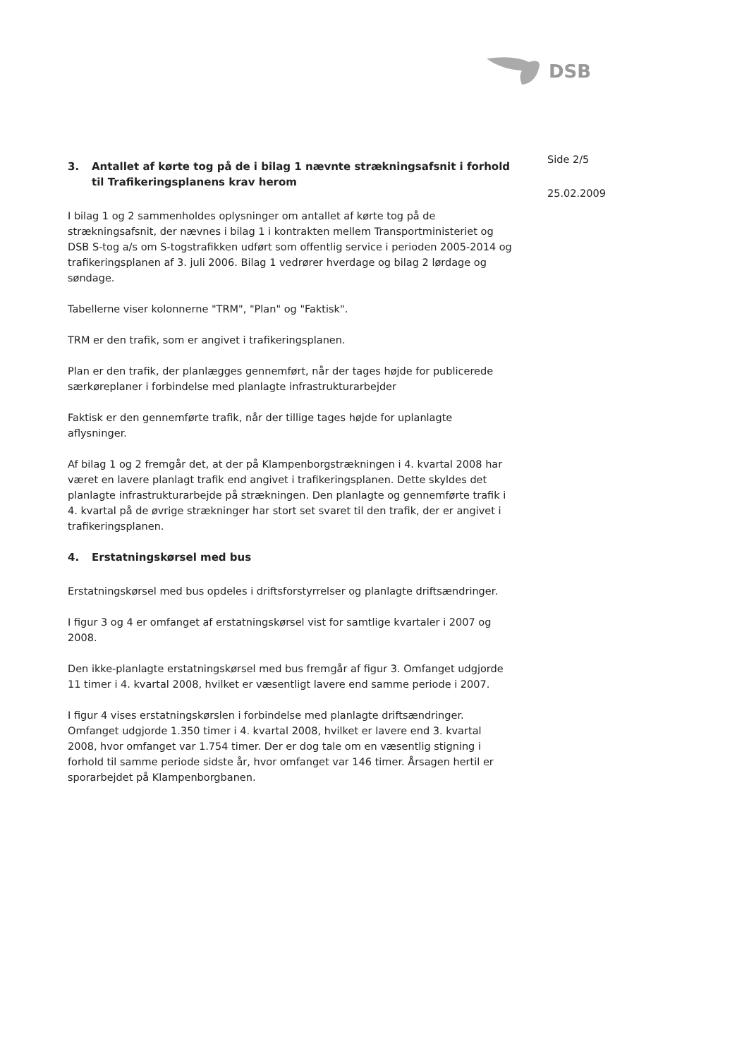DSB
3. Antallet af kørte tog på de i bilag 1 nævnte strækningsafsnit i forhold til Trafikeringsplanens krav herom
I bilag 1 og 2 sammenholdes oplysninger om antallet af kørte tog på de strækningsafsnit, der nævnes i bilag 1 i kontrakten mellem Transportministeriet og DSB S-tog a/s om S-togstrafikken udført som offentlig service i perioden 2005-2014 og trafikeringsplanen af 3. juli 2006. Bilag 1 vedrører hverdage og bilag 2 lørdage og søndage.
Tabellerne viser kolonnerne "TRM", "Plan" og "Faktisk".
TRM er den trafik, som er angivet i trafikeringsplanen.
Plan er den trafik, der planlægges gennemført, når der tages højde for publicerede særkøreplaner i forbindelse med planlagte infrastrukturarbejder
Faktisk er den gennemførte trafik, når der tillige tages højde for uplanlagte aflysninger.
Af bilag 1 og 2 fremgår det, at der på Klampenborgstrækningen i 4. kvartal 2008 har været en lavere planlagt trafik end angivet i trafikeringsplanen. Dette skyldes det planlagte infrastrukturarbejde på strækningen. Den planlagte og gennemførte trafik i 4. kvartal på de øvrige strækninger har stort set svaret til den trafik, der er angivet i trafikeringsplanen.
4. Erstatningskørsel med bus
Erstatningskørsel med bus opdeles i driftsforstyrrelser og planlagte driftsændringer.
I figur 3 og 4 er omfanget af erstatningskørsel vist for samtlige kvartaler i 2007 og 2008.
Den ikke-planlagte erstatningskørsel med bus fremgår af figur 3. Omfanget udgjorde 11 timer i 4. kvartal 2008, hvilket er væsentligt lavere end samme periode i 2007.
I figur 4 vises erstatningskørslen i forbindelse med planlagte driftsændringer. Omfanget udgjorde 1.350 timer i 4. kvartal 2008, hvilket er lavere end 3. kvartal 2008, hvor omfanget var 1.754 timer. Der er dog tale om en væsentlig stigning i forhold til samme periode sidste år, hvor omfanget var 146 timer. Årsagen hertil er sporarbejdet på Klampenborgbanen.
Side 2/5
25.02.2009